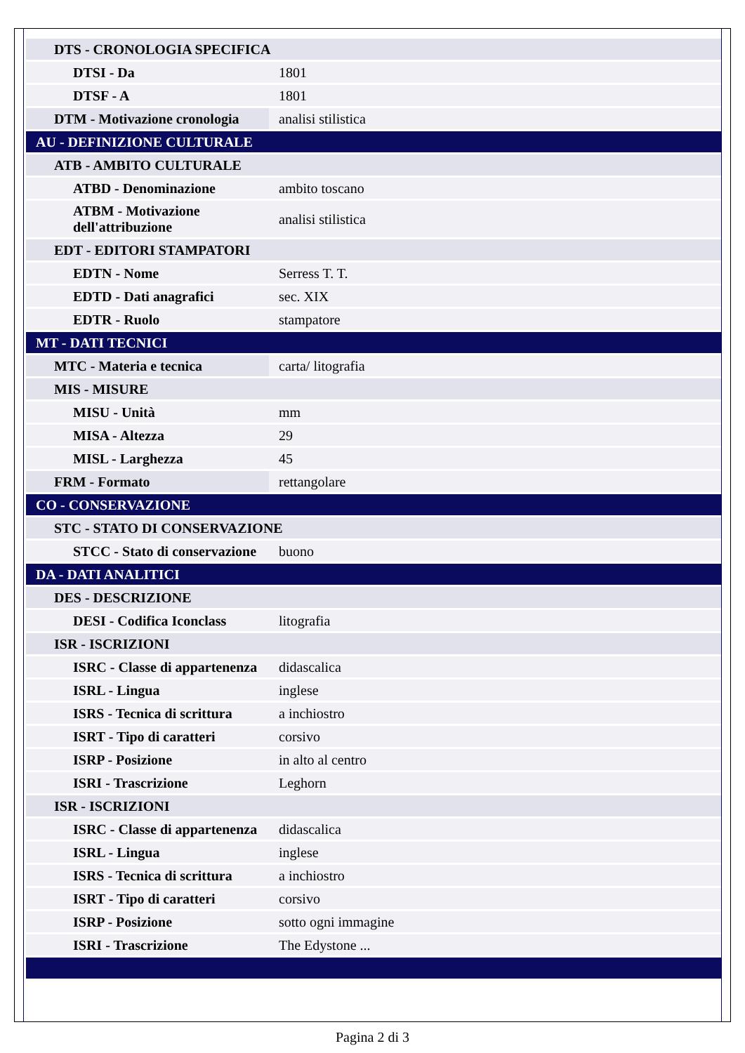| DTS - CRONOLOGIA SPECIFICA | |
| DTSI - Da | 1801 |
| DTSF - A | 1801 |
| DTM - Motivazione cronologia | analisi stilistica |
| AU - DEFINIZIONE CULTURALE | |
| ATB - AMBITO CULTURALE | |
| ATBD - Denominazione | ambito toscano |
| ATBM - Motivazione dell'attribuzione | analisi stilistica |
| EDT - EDITORI STAMPATORI | |
| EDTN - Nome | Serress T. T. |
| EDTD - Dati anagrafici | sec. XIX |
| EDTR - Ruolo | stampatore |
| MT - DATI TECNICI | |
| MTC - Materia e tecnica | carta/ litografia |
| MIS - MISURE | |
| MISU - Unità | mm |
| MISA - Altezza | 29 |
| MISL - Larghezza | 45 |
| FRM - Formato | rettangolare |
| CO - CONSERVAZIONE | |
| STC - STATO DI CONSERVAZIONE | |
| STCC - Stato di conservazione | buono |
| DA - DATI ANALITICI | |
| DES - DESCRIZIONE | |
| DESI - Codifica Iconclass | litografia |
| ISR - ISCRIZIONI | |
| ISRC - Classe di appartenenza | didascalica |
| ISRL - Lingua | inglese |
| ISRS - Tecnica di scrittura | a inchiostro |
| ISRT - Tipo di caratteri | corsivo |
| ISRP - Posizione | in alto al centro |
| ISRI - Trascrizione | Leghorn |
| ISR - ISCRIZIONI | |
| ISRC - Classe di appartenenza | didascalica |
| ISRL - Lingua | inglese |
| ISRS - Tecnica di scrittura | a inchiostro |
| ISRT - Tipo di caratteri | corsivo |
| ISRP - Posizione | sotto ogni immagine |
| ISRI - Trascrizione | The Edystone ... |
Pagina 2 di 3